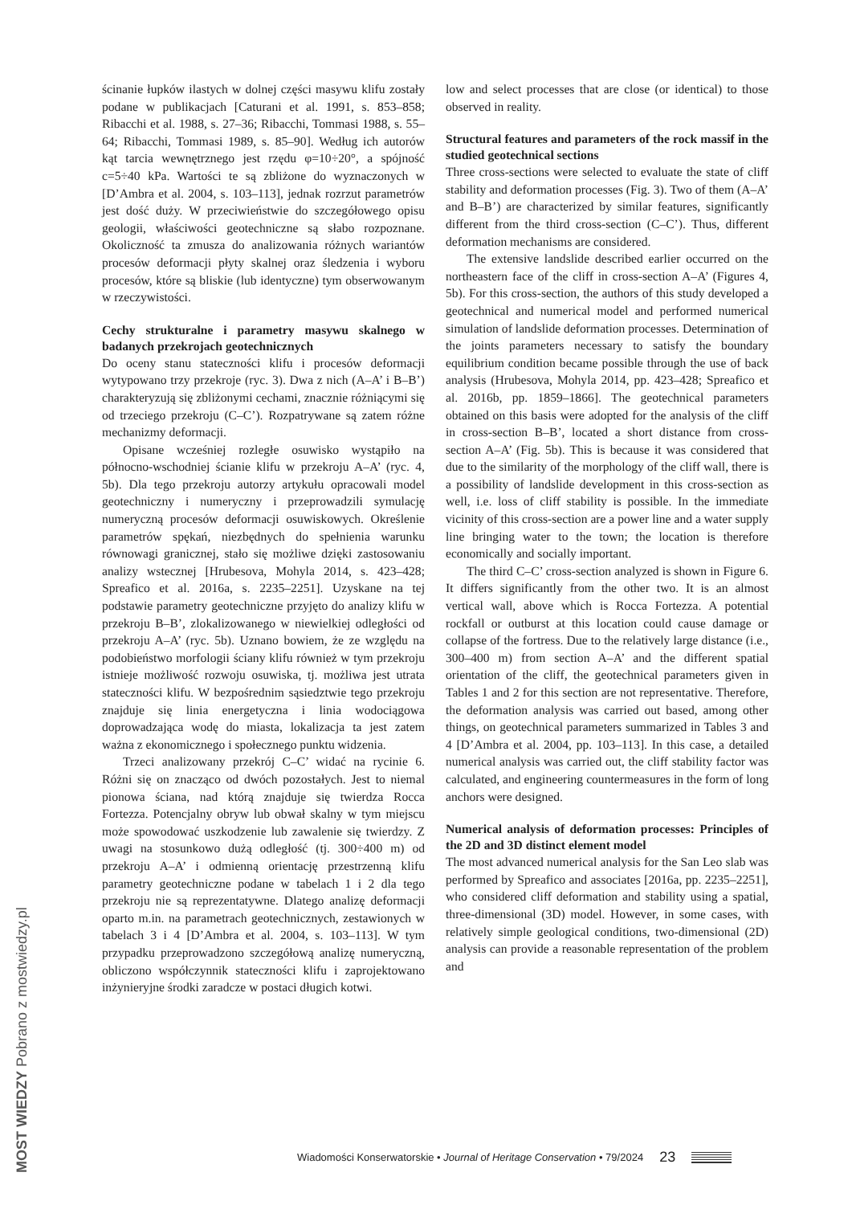ścinanie łupków ilastych w dolnej części masywu klifu zostały podane w publikacjach [Caturani et al. 1991, s. 853–858; Ribacchi et al. 1988, s. 27–36; Ribacchi, Tommasi 1988, s. 55–64; Ribacchi, Tommasi 1989, s. 85–90]. Według ich autorów kąt tarcia wewnętrznego jest rzędu φ=10÷20°, a spójność c=5÷40 kPa. Wartości te są zbliżone do wyznaczonych w [D’Ambra et al. 2004, s. 103–113], jednak rozrzut parametrów jest dość duży. W przeciwieństwie do szczegółowego opisu geologii, właściwości geotechniczne są słabo rozpoznane. Okoliczność ta zmusza do analizowania różnych wariantów procesów deformacji płyty skalnej oraz śledzenia i wyboru procesów, które są bliskie (lub identyczne) tym obserwowanym w rzeczywistości.
Cechy strukturalne i parametry masywu skalnego w badanych przekrojach geotechnicznych
Do oceny stanu stateczności klifu i procesów deformacji wytypowano trzy przekroje (ryc. 3). Dwa z nich (A–A’ i B–B’) charakteryzują się zbliżonymi cechami, znacznie różniącymi się od trzeciego przekroju (C–C’). Rozpatrywane są zatem różne mechanizmy deformacji.
Opisane wcześniej rozległe osuwisko wystąpiło na północno-wschodniej ścianie klifu w przekroju A–A’ (ryc. 4, 5b). Dla tego przekroju autorzy artykułu opracowali model geotechniczny i numeryczny i przeprowadzili symulację numeryczną procesów deformacji osuwiskowych. Określenie parametrów spękań, niezbędnych do spełnienia warunku równowagi granicznej, stało się możliwe dzięki zastosowaniu analizy wstecznej [Hrubesova, Mohyla 2014, s. 423–428; Spreafico et al. 2016a, s. 2235–2251]. Uzyskane na tej podstawie parametry geotechniczne przyjęto do analizy klifu w przekroju B–B’, zlokalizowanego w niewielkiej odległości od przekroju A–A’ (ryc. 5b). Uznano bowiem, że ze względu na podobieństwo morfologii ściany klifu również w tym przekroju istnieje możliwość rozwoju osuwiska, tj. możliwa jest utrata stateczności klifu. W bezpośrednim sąsiedztwie tego przekroju znajduje się linia energetyczna i linia wodociągowa doprowadzająca wodę do miasta, lokalizacja ta jest zatem ważna z ekonomicznego i społecznego punktu widzenia.
Trzeci analizowany przekrój C–C’ widać na rycinie 6. Różni się on znacząco od dwóch pozostałych. Jest to niemal pionowa ściana, nad którą znajduje się twierdza Rocca Fortezza. Potencjalny obryw lub obwał skalny w tym miejscu może spowodować uszkodzenie lub zawalenie się twierdzy. Z uwagi na stosunkowo dużą odległość (tj. 300÷400 m) od przekroju A–A’ i odmienną orientację przestrzenną klifu parametry geotechniczne podane w tabelach 1 i 2 dla tego przekroju nie są reprezentatywne. Dlatego analizę deformacji oparto m.in. na parametrach geotechnicznych, zestawionych w tabelach 3 i 4 [D’Ambra et al. 2004, s. 103–113]. W tym przypadku przeprowadzono szczegółową analizę numeryczną, obliczono współczynnik stateczności klifu i zaprojektowano inżynieryjne środki zaradcze w postaci długich kotwi.
low and select processes that are close (or identical) to those observed in reality.
Structural features and parameters of the rock massif in the studied geotechnical sections
Three cross-sections were selected to evaluate the state of cliff stability and deformation processes (Fig. 3). Two of them (A–A’ and B–B’) are characterized by similar features, significantly different from the third cross-section (C–C’). Thus, different deformation mechanisms are considered.
The extensive landslide described earlier occurred on the northeastern face of the cliff in cross-section A–A’ (Figures 4, 5b). For this cross-section, the authors of this study developed a geotechnical and numerical model and performed numerical simulation of landslide deformation processes. Determination of the joints parameters necessary to satisfy the boundary equilibrium condition became possible through the use of back analysis (Hrubesova, Mohyla 2014, pp. 423–428; Spreafico et al. 2016b, pp. 1859–1866]. The geotechnical parameters obtained on this basis were adopted for the analysis of the cliff in cross-section B–B’, located a short distance from cross-section A–A’ (Fig. 5b). This is because it was considered that due to the similarity of the morphology of the cliff wall, there is a possibility of landslide development in this cross-section as well, i.e. loss of cliff stability is possible. In the immediate vicinity of this cross-section are a power line and a water supply line bringing water to the town; the location is therefore economically and socially important.
The third C–C’ cross-section analyzed is shown in Figure 6. It differs significantly from the other two. It is an almost vertical wall, above which is Rocca Fortezza. A potential rockfall or outburst at this location could cause damage or collapse of the fortress. Due to the relatively large distance (i.e., 300–400 m) from section A–A’ and the different spatial orientation of the cliff, the geotechnical parameters given in Tables 1 and 2 for this section are not representative. Therefore, the deformation analysis was carried out based, among other things, on geotechnical parameters summarized in Tables 3 and 4 [D’Ambra et al. 2004, pp. 103–113]. In this case, a detailed numerical analysis was carried out, the cliff stability factor was calculated, and engineering countermeasures in the form of long anchors were designed.
Numerical analysis of deformation processes: Principles of the 2D and 3D distinct element model
The most advanced numerical analysis for the San Leo slab was performed by Spreafico and associates [2016a, pp. 2235–2251], who considered cliff deformation and stability using a spatial, three-dimensional (3D) model. However, in some cases, with relatively simple geological conditions, two-dimensional (2D) analysis can provide a reasonable representation of the problem and
Wiadomości Konserwatorskie • Journal of Heritage Conservation • 79/2024 23
MOST WIEDZY Pobrano z mostwiedzy.pl